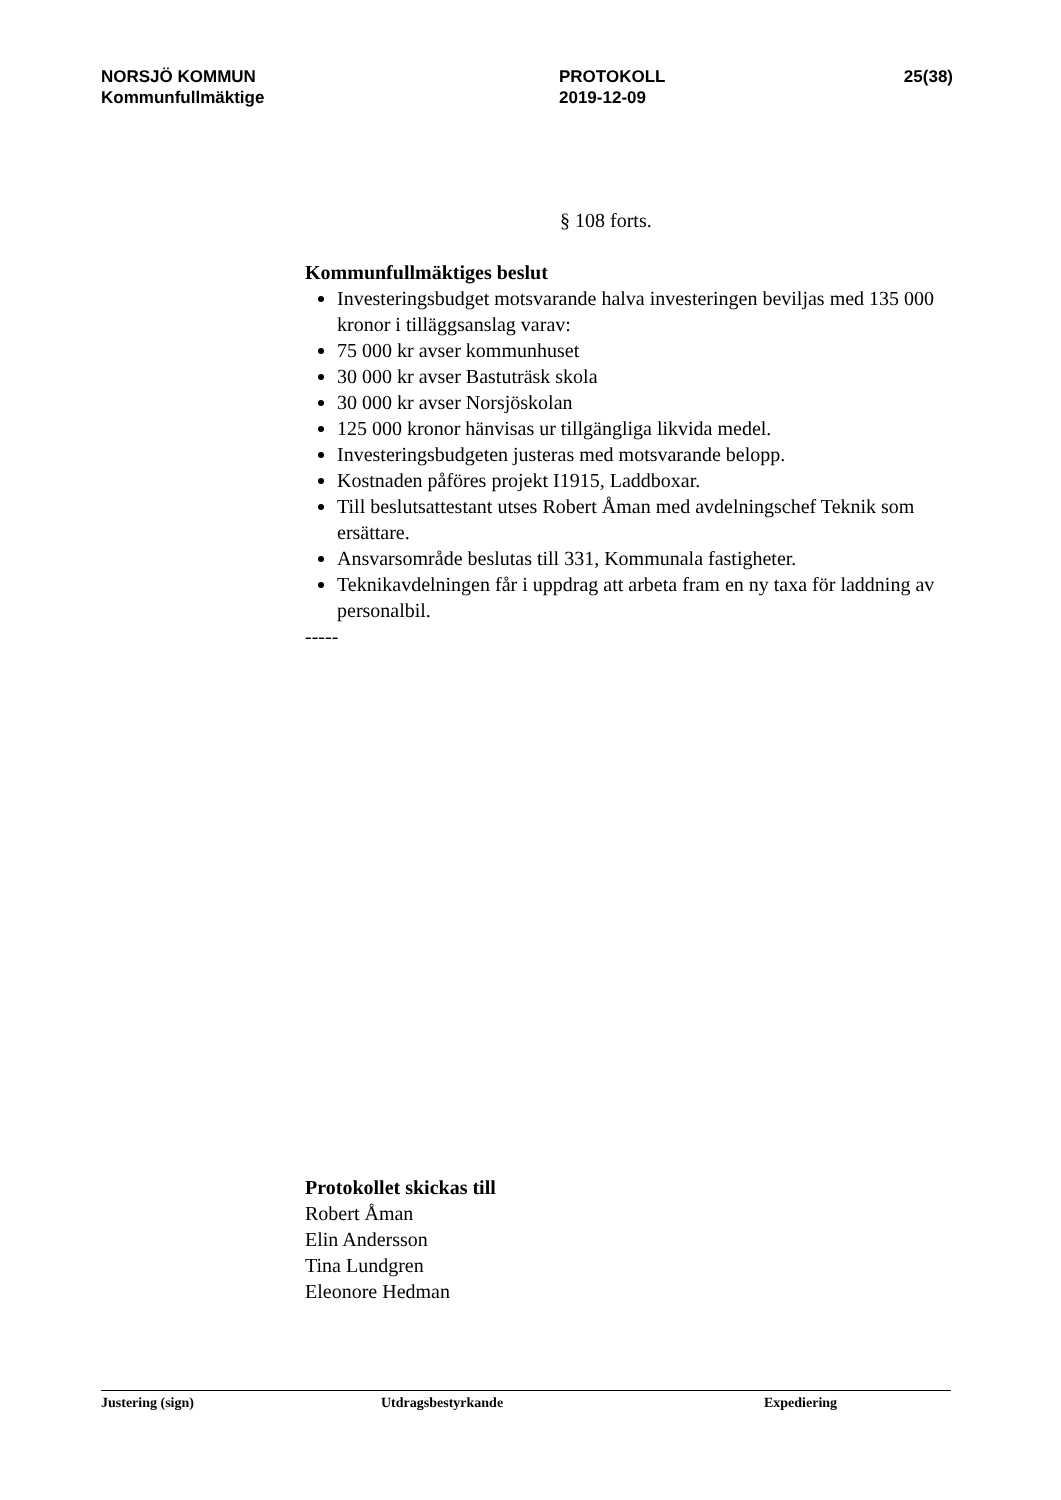NORSJÖ KOMMUN
Kommunfullmäktige
PROTOKOLL
2019-12-09
25(38)
§ 108 forts.
Kommunfullmäktiges beslut
Investeringsbudget motsvarande halva investeringen beviljas med 135 000 kronor i tilläggsanslag varav:
75 000 kr avser kommunhuset
30 000 kr avser Bastuträsk skola
30 000 kr avser Norsjöskolan
125 000 kronor hänvisas ur tillgängliga likvida medel.
Investeringsbudgeten justeras med motsvarande belopp.
Kostnaden påföres projekt I1915, Laddboxar.
Till beslutsattestant utses Robert Åman med avdelningschef Teknik som ersättare.
Ansvarsområde beslutas till 331, Kommunala fastigheter.
Teknikavdelningen får i uppdrag att arbeta fram en ny taxa för laddning av personalbil.
-----
Protokollet skickas till
Robert Åman
Elin Andersson
Tina Lundgren
Eleonore Hedman
Justering (sign) Utdragsbestyrkande Expediering